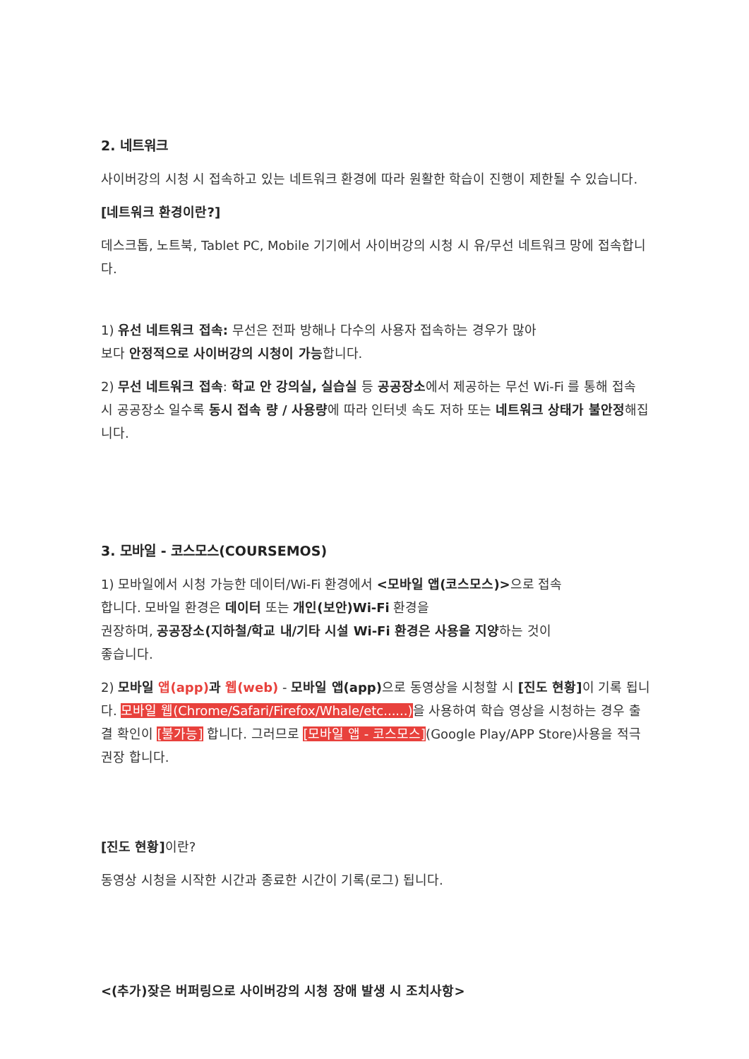2. 네트워크
사이버강의 시청 시 접속하고 있는 네트워크 환경에 따라 원활한 학습이 진행이 제한될 수 있습니다.
[네트워크 환경이란?]
데스크톱, 노트북, Tablet PC, Mobile 기기에서 사이버강의 시청 시 유/무선 네트워크 망에 접속합니다.
1) 유선 네트워크 접속: 무선은 전파 방해나 다수의 사용자 접속하는 경우가 많아
보다 안정적으로 사이버강의 시청이 가능합니다.
2) 무선 네트워크 접속: 학교 안 강의실, 실습실 등 공공장소에서 제공하는 무선 Wi-Fi 를 통해 접속 시 공공장소 일수록 동시 접속 량 / 사용량에 따라 인터넷 속도 저하 또는 네트워크 상태가 불안정해집니다.
3. 모바일 - 코스모스(COURSEMOS)
1) 모바일에서 시청 가능한 데이터/Wi-Fi 환경에서 <모바일 앱(코스모스)>으로 접속
합니다. 모바일 환경은 데이터 또는 개인(보안)Wi-Fi 환경을
권장하며, 공공장소(지하철/학교 내/기타 시설 Wi-Fi 환경은 사용을 지양하는 것이
좋습니다.
2) 모바일 앱(app) 과 웹(web) - 모바일 앱(app) 으로 동영상을 시청할 시 [진도 현황] 이 기록 됩니다. 모바일 웹(Chrome/Safari/Firefox/Whale/etc......) 을 사용하여 학습 영상을 시청하는 경우 출결 확인이 [불가능] 합니다. 그러므로 [모바일 앱 - 코스모스](Google Play/APP Store)사용을 적극 권장 합니다.
[진도 현황] 이란?
동영상 시청을 시작한 시간과 종료한 시간이 기록(로그) 됩니다.
<(추가)잦은 버퍼링으로 사이버강의 시청 장애 발생 시 조치사항>